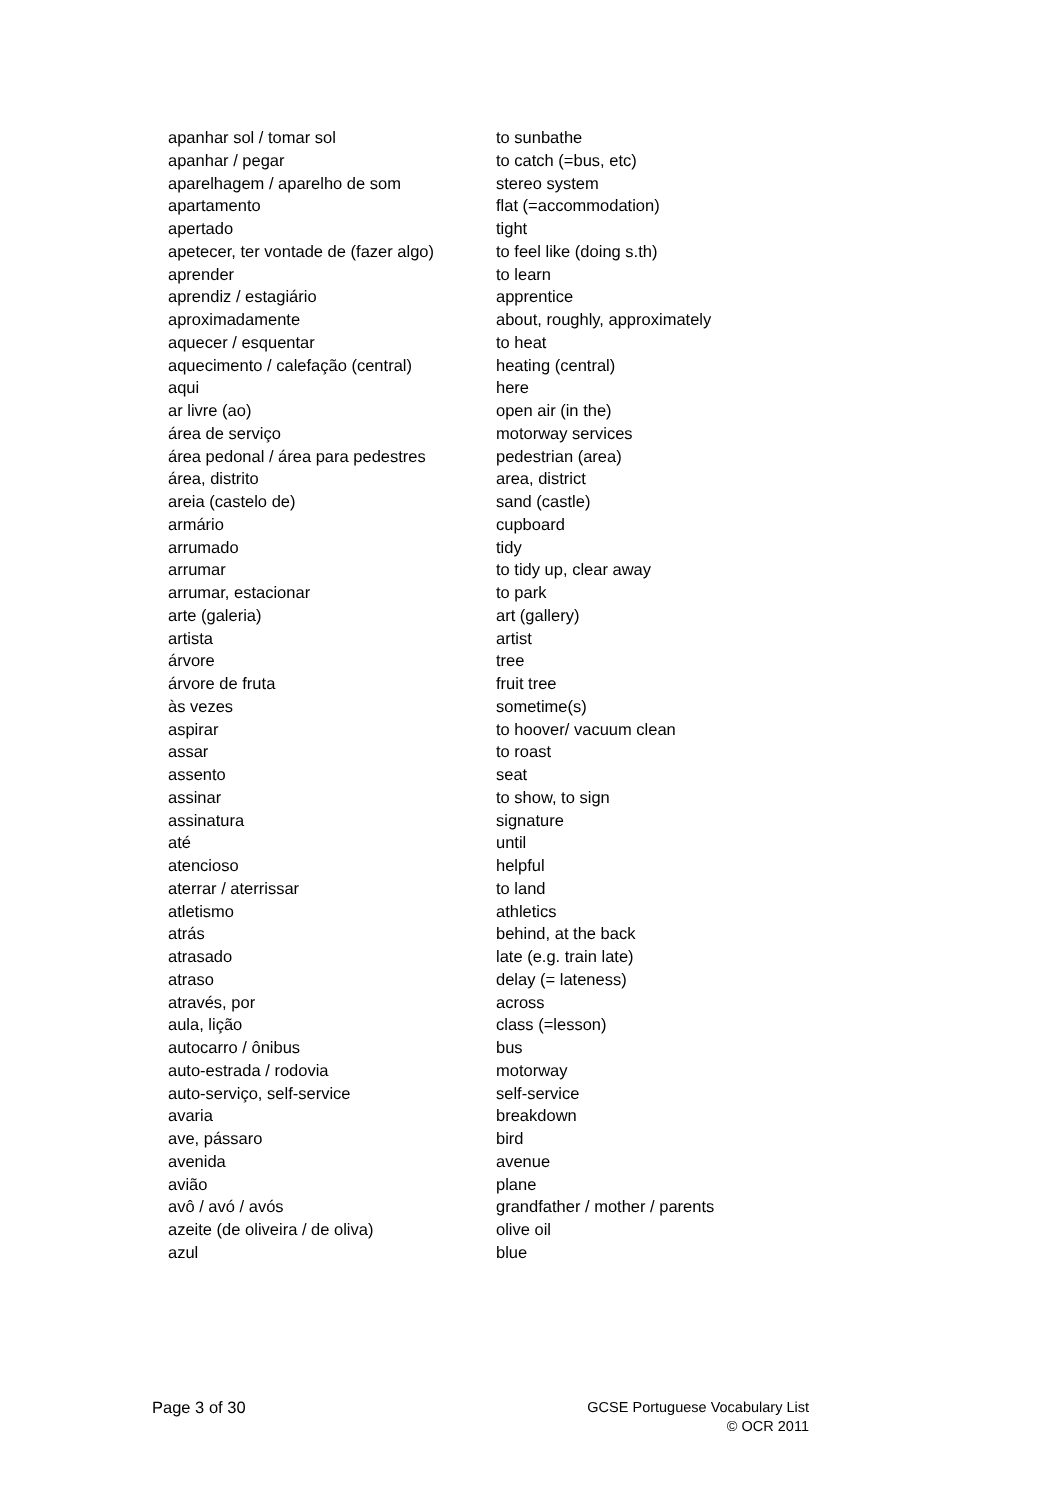| apanhar sol / tomar sol | to sunbathe |
| apanhar / pegar | to catch (=bus, etc) |
| aparelhagem / aparelho de som | stereo system |
| apartamento | flat (=accommodation) |
| apertado | tight |
| apetecer, ter vontade de (fazer algo) | to feel like (doing s.th) |
| aprender | to learn |
| aprendiz / estagiário | apprentice |
| aproximadamente | about, roughly, approximately |
| aquecer / esquentar | to heat |
| aquecimento / calefação (central) | heating (central) |
| aqui | here |
| ar livre (ao) | open air (in the) |
| área de serviço | motorway services |
| área pedonal / área para pedestres | pedestrian (area) |
| área, distrito | area, district |
| areia (castelo de) | sand (castle) |
| armário | cupboard |
| arrumado | tidy |
| arrumar | to tidy up, clear away |
| arrumar, estacionar | to park |
| arte (galeria) | art (gallery) |
| artista | artist |
| árvore | tree |
| árvore de fruta | fruit tree |
| às vezes | sometime(s) |
| aspirar | to hoover/ vacuum clean |
| assar | to roast |
| assento | seat |
| assinar | to show, to sign |
| assinatura | signature |
| até | until |
| atencioso | helpful |
| aterrar / aterrissar | to land |
| atletismo | athletics |
| atrás | behind, at the back |
| atrasado | late (e.g. train late) |
| atraso | delay (= lateness) |
| através, por | across |
| aula, lição | class (=lesson) |
| autocarro / ônibus | bus |
| auto-estrada / rodovia | motorway |
| auto-serviço, self-service | self-service |
| avaria | breakdown |
| ave, pássaro | bird |
| avenida | avenue |
| avião | plane |
| avô / avó / avós | grandfather / mother / parents |
| azeite (de oliveira / de oliva) | olive oil |
| azul | blue |
Page 3 of 30
GCSE Portuguese Vocabulary List
© OCR 2011